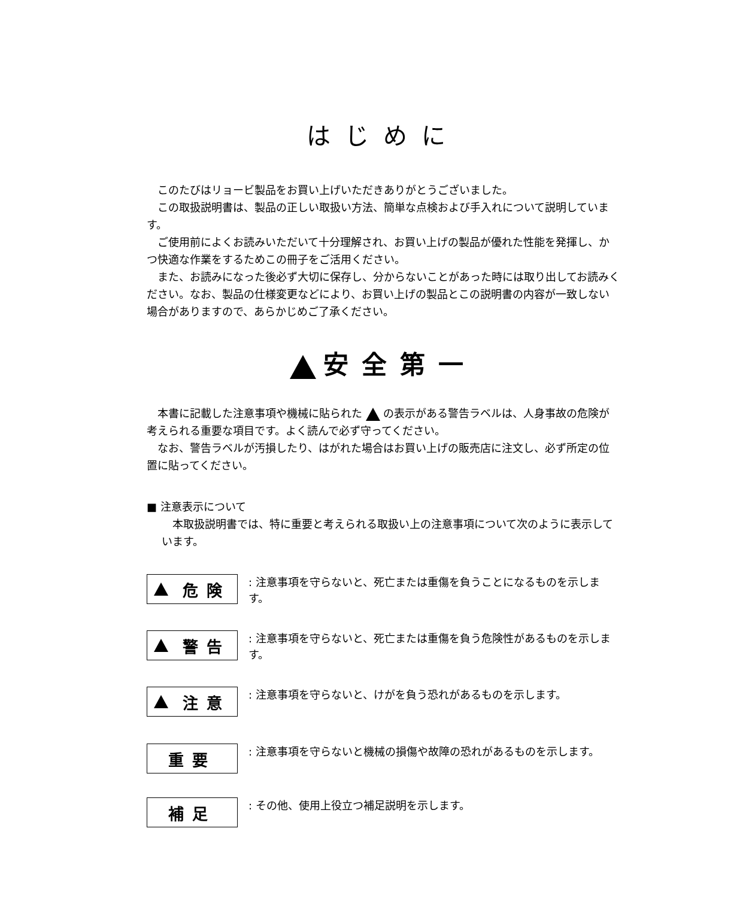はじめに
このたびはリョービ製品をお買い上げいただきありがとうございました。
この取扱説明書は、製品の正しい取扱い方法、簡単な点検および手入れについて説明しています。
ご使用前によくお読みいただいて十分理解され、お買い上げの製品が優れた性能を発揮し、かつ快適な作業をするためこの冊子をご活用ください。
また、お読みになった後必ず大切に保存し、分からないことがあった時には取り出してお読みください。なお、製品の仕様変更などにより、お買い上げの製品とこの説明書の内容が一致しない場合がありますので、あらかじめご了承ください。
安全第一
本書に記載した注意事項や機械に貼られた の表示がある警告ラベルは、人身事故の危険が考えられる重要な項目です。よく読んで必ず守ってください。
なお、警告ラベルが汚損したり、はがれた場合はお買い上げの販売店に注文し、必ず所定の位置に貼ってください。
■ 注意表示について
本取扱説明書では、特に重要と考えられる取扱い上の注意事項について次のように表示しています。
危険
: 注意事項を守らないと、死亡または重傷を負うことになるものを示します。
警告
: 注意事項を守らないと、死亡または重傷を負う危険性があるものを示します。
注意
: 注意事項を守らないと、けがを負う恐れがあるものを示します。
重要
: 注意事項を守らないと機械の損傷や故障の恐れがあるものを示します。
補足
: その他、使用上役立つ補足説明を示します。